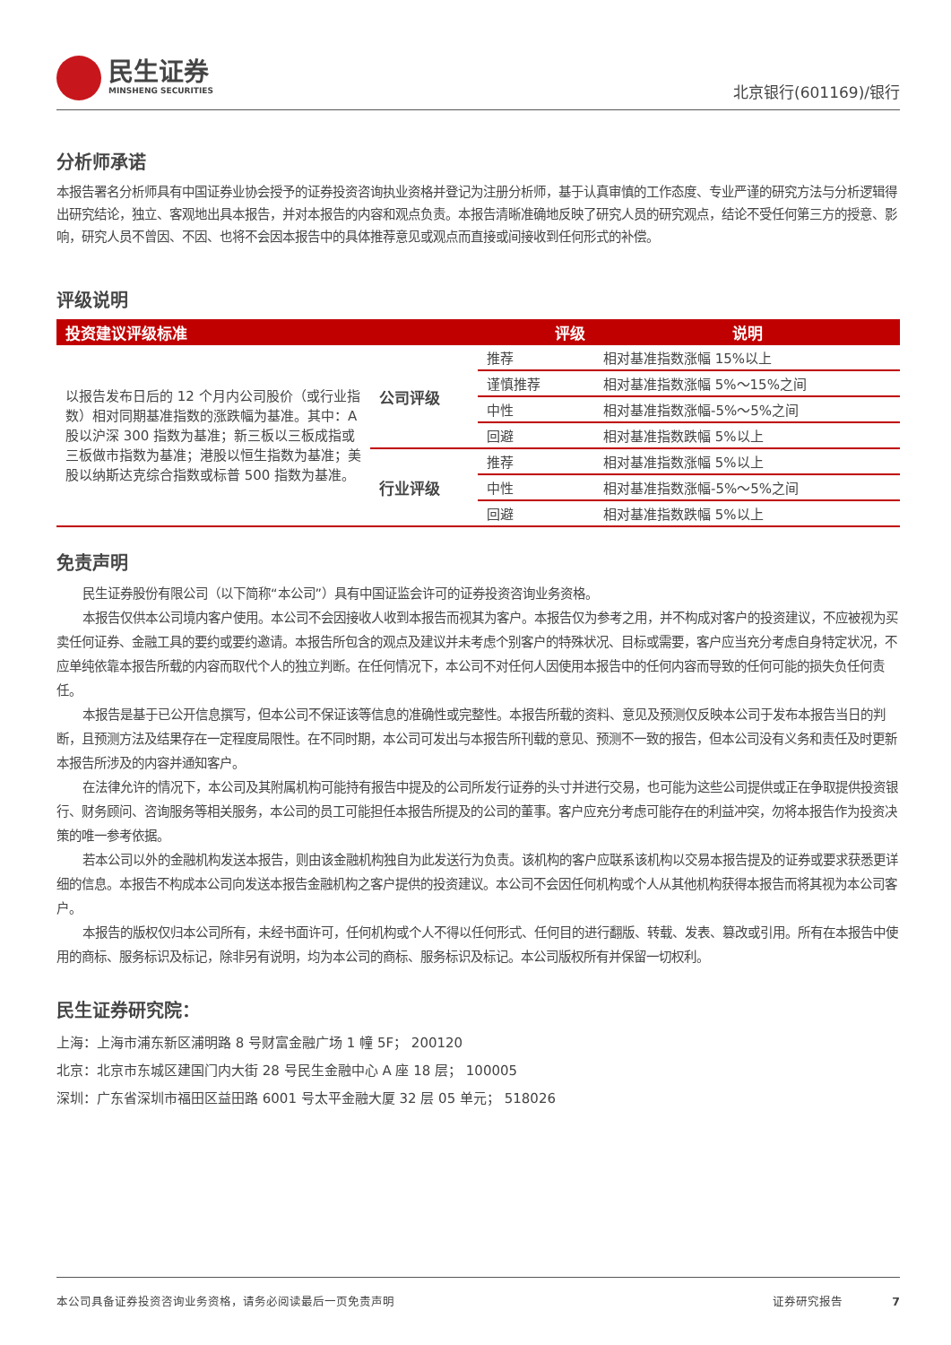民生证券
MINSHENG SECURITIES
北京银行(601169)/银行
分析师承诺
本报告署名分析师具有中国证券业协会授予的证券投资咨询执业资格并登记为注册分析师，基于认真审慎的工作态度、专业严谨的研究方法与分析逻辑得出研究结论，独立、客观地出具本报告，并对本报告的内容和观点负责。本报告清晰准确地反映了研究人员的研究观点，结论不受任何第三方的授意、影响，研究人员不曾因、不因、也将不会因本报告中的具体推荐意见或观点而直接或间接收到任何形式的补偿。
评级说明
| 投资建议评级标准 | 评级 | | 说明 |
| --- | --- | --- | --- |
| 以报告发布日后的 12 个月内公司股价（或行业指数）相对同期基准指数的涨跌幅为基准。其中：A 股以沪深 300 指数为基准；新三板以三板成指或三板做市指数为基准；港股以恒生指数为基准；美股以纳斯达克综合指数或标普 500 指数为基准。 | 公司评级 | 推荐 | 相对基准指数涨幅 15%以上 |
| | | 谨慎推荐 | 相对基准指数涨幅 5%～15%之间 |
| | | 中性 | 相对基准指数涨幅-5%～5%之间 |
| | | 回避 | 相对基准指数跌幅 5%以上 |
| | 行业评级 | 推荐 | 相对基准指数涨幅 5%以上 |
| | | 中性 | 相对基准指数涨幅-5%～5%之间 |
| | | 回避 | 相对基准指数跌幅 5%以上 |
免责声明
民生证券股份有限公司（以下简称“本公司”）具有中国证监会许可的证券投资咨询业务资格。
本报告仅供本公司境内客户使用。本公司不会因接收人收到本报告而视其为客户。本报告仅为参考之用，并不构成对客户的投资建议，不应被视为买卖任何证券、金融工具的要约或要约邀请。本报告所包含的观点及建议并未考虑个别客户的特殊状况、目标或需要，客户应当充分考虑自身特定状况，不应单纯依靠本报告所载的内容而取代个人的独立判断。在任何情况下，本公司不对任何人因使用本报告中的任何内容而导致的任何可能的损失负任何责任。
本报告是基于已公开信息撰写，但本公司不保证该等信息的准确性或完整性。本报告所载的资料、意见及预测仅反映本公司于发布本报告当日的判断，且预测方法及结果存在一定程度局限性。在不同时期，本公司可发出与本报告所刊载的意见、预测不一致的报告，但本公司没有义务和责任及时更新本报告所涉及的内容并通知客户。
在法律允许的情况下，本公司及其附属机构可能持有报告中提及的公司所发行证券的头寸并进行交易，也可能为这些公司提供或正在争取提供投资银行、财务顾问、咨询服务等相关服务，本公司的员工可能担任本报告所提及的公司的董事。客户应充分考虑可能存在的利益冲突，勿将本报告作为投资决策的唯一参考依据。
若本公司以外的金融机构发送本报告，则由该金融机构独自为此发送行为负责。该机构的客户应联系该机构以交易本报告提及的证券或要求获悉更详细的信息。本报告不构成本公司向发送本报告金融机构之客户提供的投资建议。本公司不会因任何机构或个人从其他机构获得本报告而将其视为本公司客户。
本报告的版权仅归本公司所有，未经书面许可，任何机构或个人不得以任何形式、任何目的进行翻版、转载、发表、篡改或引用。所有在本报告中使用的商标、服务标识及标记，除非另有说明，均为本公司的商标、服务标识及标记。本公司版权所有并保留一切权利。
民生证券研究院：
上海：上海市浦东新区浦明路 8 号财富金融广场 1 幢 5F； 200120
北京：北京市东城区建国门内大街 28 号民生金融中心 A 座 18 层； 100005
深圳：广东省深圳市福田区益田路 6001 号太平金融大厦 32 层 05 单元； 518026
本公司具备证券投资咨询业务资格，请务必阅读最后一页免责声明 证券研究报告 7